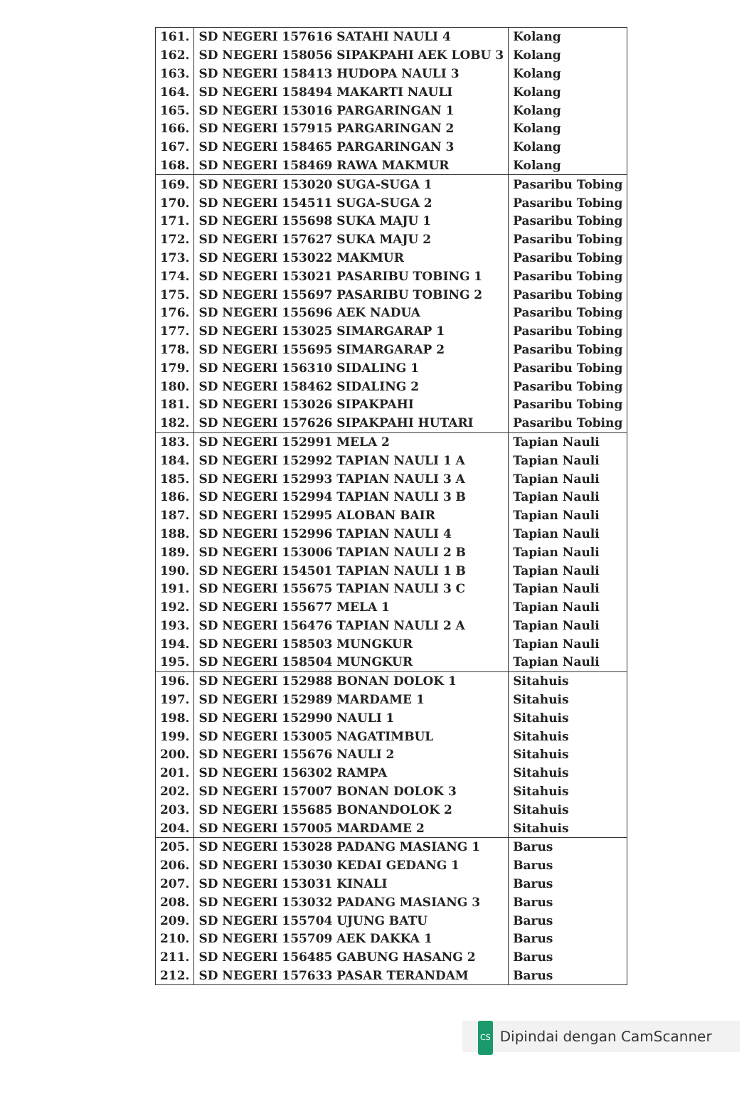| 161. | SD NEGERI 157616 SATAHI NAULI 4 | Kolang |
| 162. | SD NEGERI 158056 SIPAKPAHI AEK LOBU 3 | Kolang |
| 163. | SD NEGERI 158413 HUDOPA NAULI 3 | Kolang |
| 164. | SD NEGERI 158494 MAKARTI NAULI | Kolang |
| 165. | SD NEGERI 153016 PARGARINGAN 1 | Kolang |
| 166. | SD NEGERI 157915 PARGARINGAN 2 | Kolang |
| 167. | SD NEGERI 158465 PARGARINGAN 3 | Kolang |
| 168. | SD NEGERI 158469 RAWA MAKMUR | Kolang |
| 169. | SD NEGERI 153020 SUGA-SUGA 1 | Pasaribu Tobing |
| 170. | SD NEGERI 154511 SUGA-SUGA 2 | Pasaribu Tobing |
| 171. | SD NEGERI 155698 SUKA MAJU 1 | Pasaribu Tobing |
| 172. | SD NEGERI 157627 SUKA MAJU 2 | Pasaribu Tobing |
| 173. | SD NEGERI 153022 MAKMUR | Pasaribu Tobing |
| 174. | SD NEGERI 153021 PASARIBU TOBING 1 | Pasaribu Tobing |
| 175. | SD NEGERI 155697 PASARIBU TOBING 2 | Pasaribu Tobing |
| 176. | SD NEGERI 155696 AEK NADUA | Pasaribu Tobing |
| 177. | SD NEGERI 153025 SIMARGARAP 1 | Pasaribu Tobing |
| 178. | SD NEGERI 155695 SIMARGARAP 2 | Pasaribu Tobing |
| 179. | SD NEGERI 156310 SIDALING 1 | Pasaribu Tobing |
| 180. | SD NEGERI 158462 SIDALING 2 | Pasaribu Tobing |
| 181. | SD NEGERI 153026 SIPAKPAHI | Pasaribu Tobing |
| 182. | SD NEGERI 157626 SIPAKPAHI HUTARI | Pasaribu Tobing |
| 183. | SD NEGERI 152991 MELA 2 | Tapian Nauli |
| 184. | SD NEGERI 152992 TAPIAN NAULI 1 A | Tapian Nauli |
| 185. | SD NEGERI 152993 TAPIAN NAULI 3 A | Tapian Nauli |
| 186. | SD NEGERI 152994 TAPIAN NAULI 3 B | Tapian Nauli |
| 187. | SD NEGERI 152995 ALOBAN BAIR | Tapian Nauli |
| 188. | SD NEGERI 152996 TAPIAN NAULI 4 | Tapian Nauli |
| 189. | SD NEGERI 153006 TAPIAN NAULI 2 B | Tapian Nauli |
| 190. | SD NEGERI 154501 TAPIAN NAULI 1 B | Tapian Nauli |
| 191. | SD NEGERI 155675 TAPIAN NAULI 3 C | Tapian Nauli |
| 192. | SD NEGERI 155677 MELA 1 | Tapian Nauli |
| 193. | SD NEGERI 156476 TAPIAN NAULI 2 A | Tapian Nauli |
| 194. | SD NEGERI 158503 MUNGKUR | Tapian Nauli |
| 195. | SD NEGERI 158504 MUNGKUR | Tapian Nauli |
| 196. | SD NEGERI 152988 BONAN DOLOK 1 | Sitahuis |
| 197. | SD NEGERI 152989 MARDAME 1 | Sitahuis |
| 198. | SD NEGERI 152990 NAULI 1 | Sitahuis |
| 199. | SD NEGERI 153005 NAGATIMBUL | Sitahuis |
| 200. | SD NEGERI 155676 NAULI 2 | Sitahuis |
| 201. | SD NEGERI 156302 RAMPA | Sitahuis |
| 202. | SD NEGERI 157007 BONAN DOLOK 3 | Sitahuis |
| 203. | SD NEGERI 155685 BONANDOLOK 2 | Sitahuis |
| 204. | SD NEGERI 157005 MARDAME 2 | Sitahuis |
| 205. | SD NEGERI 153028 PADANG MASIANG 1 | Barus |
| 206. | SD NEGERI 153030 KEDAI GEDANG 1 | Barus |
| 207. | SD NEGERI 153031 KINALI | Barus |
| 208. | SD NEGERI 153032 PADANG MASIANG 3 | Barus |
| 209. | SD NEGERI 155704 UJUNG BATU | Barus |
| 210. | SD NEGERI 155709 AEK DAKKA 1 | Barus |
| 211. | SD NEGERI 156485 GABUNG HASANG 2 | Barus |
| 212. | SD NEGERI 157633 PASAR TERANDAM | Barus |
CS Dipindai dengan CamScanner